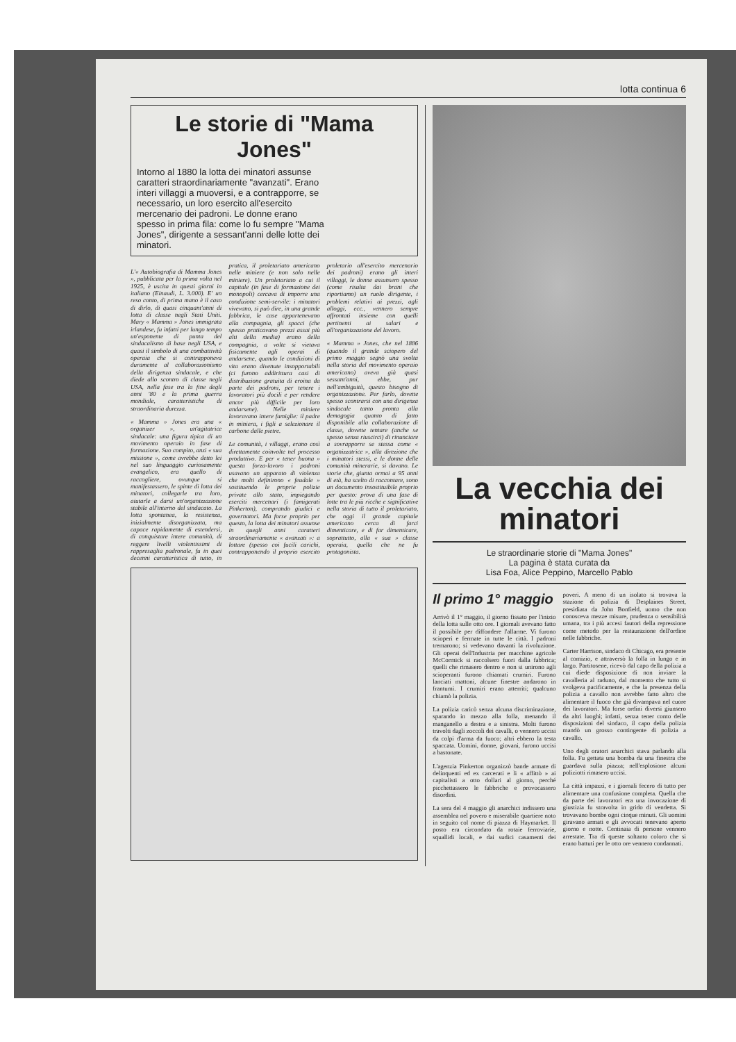lotta continua 6
Le storie di "Mama Jones"
Intorno al 1880 la lotta dei minatori assunse caratteri straordinariamente "avanzati". Erano interi villaggi a muoversi, e a contrapporre, se necessario, un loro esercito all'esercito mercenario dei padroni. Le donne erano spesso in prima fila: come lo fu sempre "Mama Jones", dirigente a sessant'anni delle lotte dei minatori.
L'« Autobiografia di Mamma Jones », pubblicata per la prima volta nel 1925, è uscita in questi giorni in italiano (Einaudi, L. 3.000). E' un reso conto, di prima mano è il caso di dirlo, di quasi cinquant'anni di lotta di classe negli Stati Uniti. Mary « Mamma » Jones immigrata irlandese, fu infatti per lungo tempo un'esponente di punta del sindacalismo di base negli USA, e quasi il simbolo di una combattività operaia che si contrapponeva duramente al collaborazionismo della dirigenza sindacale, e che diede allo scontro di classe negli USA, nella fase tra la fine degli anni '80 e la prima guerra mondiale, caratteristiche di straordinaria durezza.
« Mamma » Jones era una « organizer », un'agitatrice sindacale: una figura tipica di un movimento operaio in fase di formazione. Suo compito, anzi « sua missione », come avrebbe detto lei nel suo linguaggio curiosamente evangelico, era quello di raccogliere, ovunque si manifestassero, le spinte di lotta dei minatori, collegarle tra loro, aiutarle a darsi un'organizzazione stabile all'interno del sindacato. La lotta spontanea, la resistenza, inizialmente disorganizzata, ma capace rapidamente di estendersi, di conquistare intere comunità, di reggere livelli violentissimi di rappresaglia padronale, fu in quei decenni caratteristica di tutto, in pratica, il proletariato americano nelle miniere (e non solo nelle miniere). Un proletariato a cui il capitale (in fase di formazione dei monopoli) cercava di imporre una condizione semi-servile: i minatori vivevano, si può dire, in una grande fabbrica, le case appartenevano alla compagnia, gli spacci (che spesso praticavano prezzi assai più alti della media) erano della compagnia, a volte si vietava fisicamente agli operai di andarsene, quando le condizioni di vita erano divenute insopportabili (ci furono addirittura casi di distribuzione gratuita di eroina da parte dei padroni, per tenere i lavoratori più docili e per rendere ancor più difficile per loro andarsene). Nelle miniere lavoravano intere famiglie: il padre in miniera, i figli a selezionare il carbone dalle pietre.
Le comunità, i villaggi, erano così direttamente coinvolte nel processo produttivo. E per « tener buona » questa forza-lavoro i padroni usavano un apparato di violenza che molti definirono « feudale » sostituendo le proprie polizie private allo stato, impiegando eserciti mercenari (i famigerati Pinkerton), comprando giudici e governatori. Ma forse proprio per questo, la lotta dei minatori assunse in quegli anni caratteri straordinariamente « avanzati »: a lottare (spesso coi fucili carichi, contrapponendo il proprio esercito proletario all'esercito mercenario dei padroni) erano gli interi villaggi, le donne assunsero spesso (come risulta dai brani che riportiamo) un ruolo dirigente, i problemi relativi ai prezzi, agli alloggi, ecc., vennero sempre affrontati insieme con quelli pertinenti ai salari e all'organizzazione del lavoro.
« Mamma » Jones, che nel 1886 (quando il grande sciopero del primo maggio segnò una svolta nella storia del movimento operaio americano) aveva già quasi sessant'anni, ebbe, pur nell'ambiguità, questo bisogno di organizzazione. Per farlo, dovette spesso scontrarsi con una dirigenza sindacale tanto pronta alla demagogia quanto di fatto disponibile alla collaborazione di classe, dovette tentare (anche se spesso senza riuscirci) di rinunciare a sovrapporre se stessa come « organizzatrice », alla direzione che i minatori stessi, e le donne delle comunità minerarie, si davano. Le storie che, giunta ormai a 95 anni di età, ha scelto di raccontare, sono un documento insostituibile proprio per questo: prova di una fase di lotte tra le più ricche e significative nella storia di tutto il proletariato, che oggi il grande capitale americano cerca di farci dimenticare, e di far dimenticare, soprattutto, alla « sua » classe operaia, quella che ne fu protagonista.
La vecchia dei minatori
Le straordinarie storie di "Mama Jones"
La pagina è stata curata da
Lisa Foa, Alice Peppino, Marcello Pablo
Il primo 1° maggio
Arrivò il 1° maggio, il giorno fissato per l'inizio della lotta sulle otto ore. I giornali avevano fatto il possibile per diffondere l'allarme. Vi furono scioperi e fermate in tutte le città. I padroni tremarono; si vedevano davanti la rivoluzione. Gli operai dell'Industria per macchine agricole McCormick si raccolsero fuori dalla fabbrica; quelli che rimasero dentro e non si unirono agli scioperanti furono chiamati crumiri. Furono lanciati mattoni, alcune finestre andarono in frantumi. I crumiri erano atterriti; qualcuno chiamò la polizia.
La polizia caricò senza alcuna discriminazione, sparando in mezzo alla folla, menando il manganello a destra e a sinistra. Molti furono travolti dagli zoccoli dei cavalli, o vennero uccisi da colpi d'arma da fuoco; altri ebbero la testa spaccata. Uomini, donne, giovani, furono uccisi a bastonate.
L'agenzia Pinkerton organizzò bande armate di delinquenti ed ex carcerati e li « affittò » ai capitalisti a otto dollari al giorno, perché picchettassero le fabbriche e provocassero disordini.
La sera del 4 maggio gli anarchici indissero una assemblea nel povero e miserabile quartiere noto in seguito col nome di piazza di Haymarket. Il posto era circondato da rotaie ferroviarie, squallidi locali, e dai sudici casamenti dei poveri. A meno di un isolato si trovava la stazione di polizia di Desplaines Street, presidiata da John Bonfield, uomo che non conosceva mezze misure, prudenza o sensibilità umana, tra i più accesi fautori della repressione come metodo per la restaurazione dell'ordine nelle fabbriche.
Carter Harrison, sindaco di Chicago, era presente al comizio, e attraversò la folla in lungo e in largo. Partitosene, ricevò dal capo della polizia a cui diede disposizione di non inviare la cavalleria al raduno, dal momento che tutto si svolgeva pacificamente, e che la presenza della polizia a cavallo non avrebbe fatto altro che alimentare il fuoco che già divampava nel cuore dei lavoratori. Ma forse ordini diversi giunsero da altri luoghi; infatti, senza tener conto delle disposizioni del sindaco, il capo della polizia mandò un grosso contingente di polizia a cavallo.
Uno degli oratori anarchici stava parlando alla folla. Fu gettata una bomba da una finestra che guardava sulla piazza; nell'esplosione alcuni poliziotti rimasero uccisi.
La città impazzì, e i giornali fecero di tutto per alimentare una confusione completa. Quella che da parte dei lavoratori era una invocazione di giustizia fu stravolta in grido di vendetta. Si trovavano bombe ogni cinque minuti. Gli uomini giravano armati e gli avvocati tenevano aperto giorno e notte. Centinaia di persone vennero arrestate. Tra di queste soltanto coloro che si erano battuti per le otto ore vennero condannati.